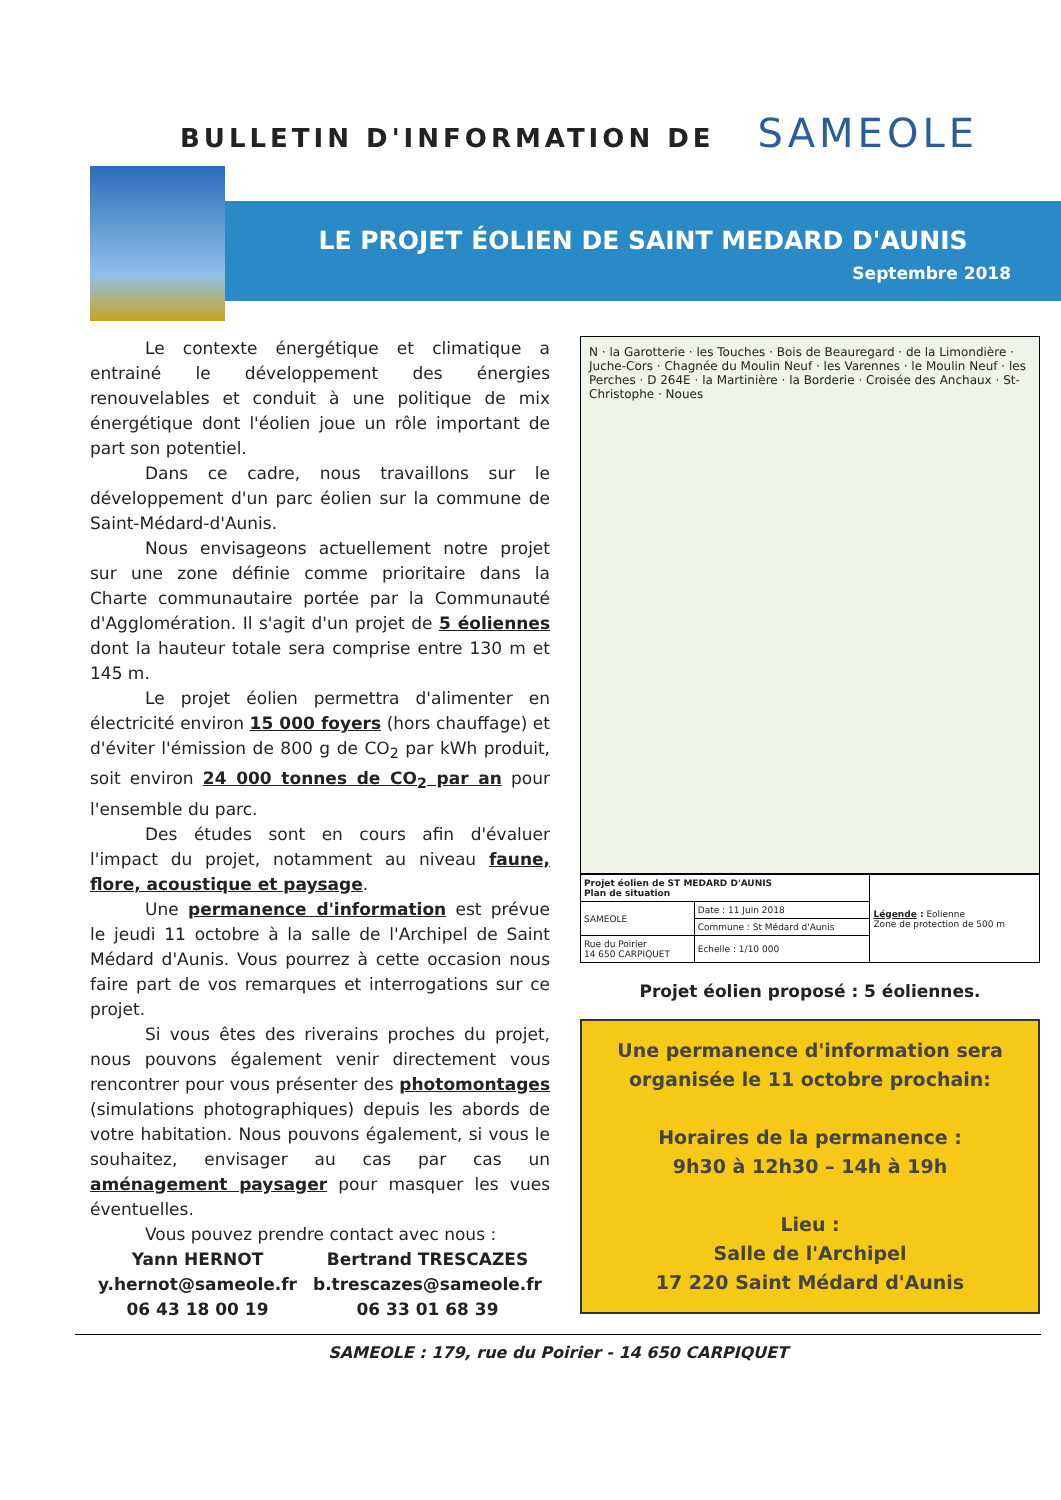BULLETIN D'INFORMATION DE SAMEOLE
LE PROJET ÉOLIEN DE SAINT MEDARD D'AUNIS
Septembre 2018
Le contexte énergétique et climatique a entrainé le développement des énergies renouvelables et conduit à une politique de mix énergétique dont l'éolien joue un rôle important de part son potentiel.
Dans ce cadre, nous travaillons sur le développement d'un parc éolien sur la commune de Saint-Médard-d'Aunis.
Nous envisageons actuellement notre projet sur une zone définie comme prioritaire dans la Charte communautaire portée par la Communauté d'Agglomération. Il s'agit d'un projet de 5 éoliennes dont la hauteur totale sera comprise entre 130 m et 145 m.
Le projet éolien permettra d'alimenter en électricité environ 15 000 foyers (hors chauffage) et d'éviter l'émission de 800 g de CO<sub>2</sub> par kWh produit, soit environ 24 000 tonnes de CO<sub>2</sub> par an pour l'ensemble du parc.
Des études sont en cours afin d'évaluer l'impact du projet, notamment au niveau faune, flore, acoustique et paysage.
Une permanence d'information est prévue le jeudi 11 octobre à la salle de l'Archipel de Saint Médard d'Aunis. Vous pourrez à cette occasion nous faire part de vos remarques et interrogations sur ce projet.
Si vous êtes des riverains proches du projet, nous pouvons également venir directement vous rencontrer pour vous présenter des photomontages (simulations photographiques) depuis les abords de votre habitation. Nous pouvons également, si vous le souhaitez, envisager au cas par cas un aménagement paysager pour masquer les vues éventuelles.
Vous pouvez prendre contact avec nous :
Yann HERNOT
y.hernot@sameole.fr
06 43 18 00 19
Bertrand TRESCAZES
b.trescazes@sameole.fr
06 33 01 68 39
N · la Garotterie · les Touches · Bois de Beauregard · de la Limondière · Juche-Cors · Chagnée du Moulin Neuf · les Varennes · le Moulin Neuf · les Perches · D 264E · la Martinière · la Borderie · Croisée des Anchaux · St-Christophe · Noues
| Projet éolien de ST MEDARD D'AUNIS Plan de situation | | Légende : Eolienne Zone de protection de 500 m |
| SAMEOLE | Date : 11 Juin 2018 | |
| | Commune : St Médard d'Aunis | |
| Rue du Poirier 14 650 CARPIQUET | Echelle : 1/10 000 | |
Projet éolien proposé : 5 éoliennes.
Une permanence d'information sera organisée le 11 octobre prochain:
Horaires de la permanence :
9h30 à 12h30 – 14h à 19h
Lieu :
Salle de l'Archipel
17 220 Saint Médard d'Aunis
SAMEOLE : 179, rue du Poirier - 14 650 CARPIQUET